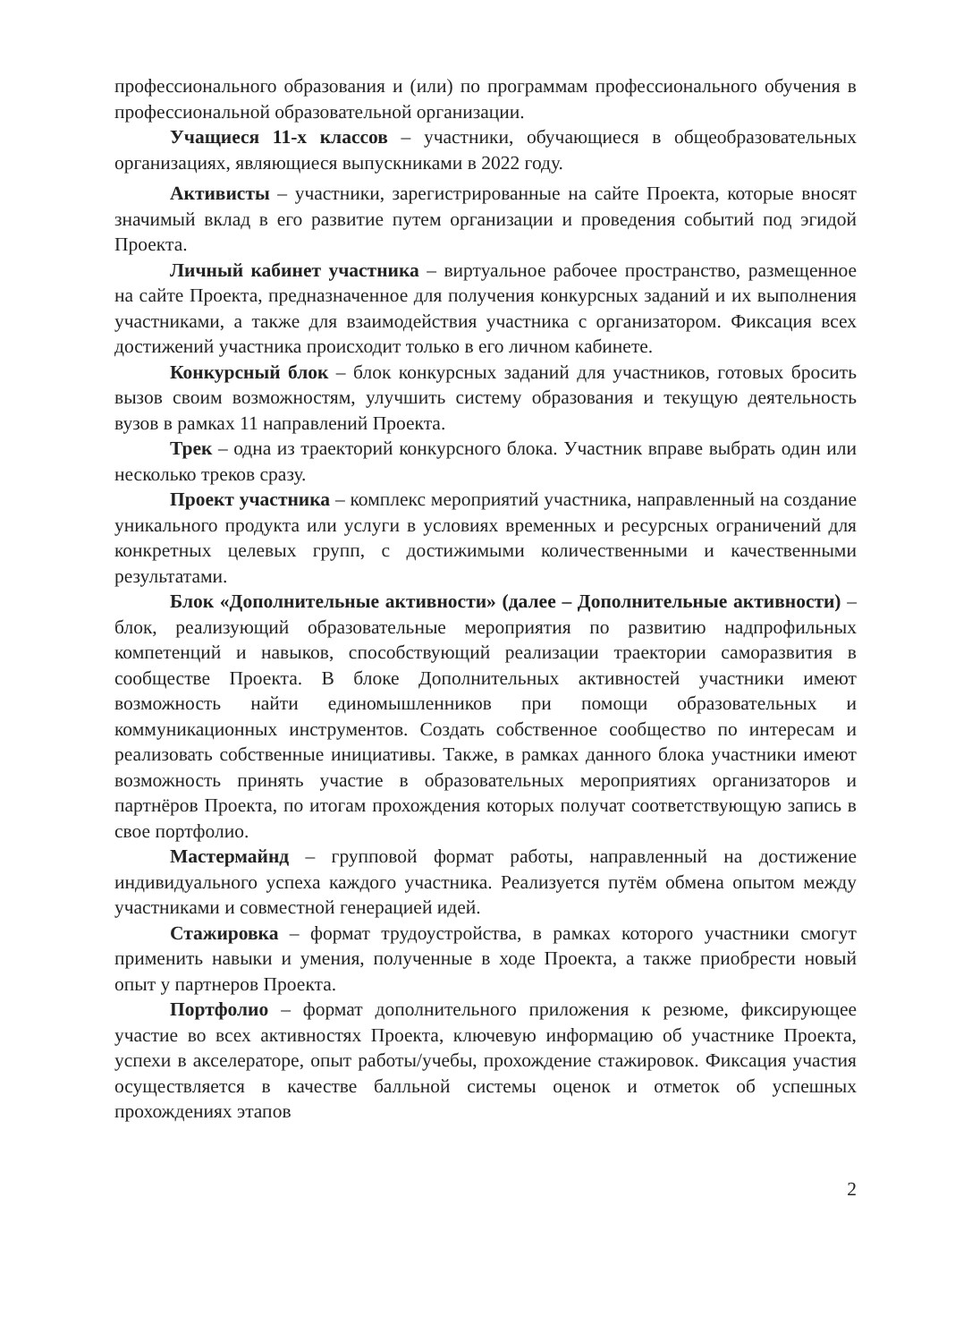профессионального образования и (или) по программам профессионального обучения в профессиональной образовательной организации.
Учащиеся 11-х классов – участники, обучающиеся в общеобразовательных организациях, являющиеся выпускниками в 2022 году.
Активисты – участники, зарегистрированные на сайте Проекта, которые вносят значимый вклад в его развитие путем организации и проведения событий под эгидой Проекта.
Личный кабинет участника – виртуальное рабочее пространство, размещенное на сайте Проекта, предназначенное для получения конкурсных заданий и их выполнения участниками, а также для взаимодействия участника с организатором. Фиксация всех достижений участника происходит только в его личном кабинете.
Конкурсный блок – блок конкурсных заданий для участников, готовых бросить вызов своим возможностям, улучшить систему образования и текущую деятельность вузов в рамках 11 направлений Проекта.
Трек – одна из траекторий конкурсного блока. Участник вправе выбрать один или несколько треков сразу.
Проект участника – комплекс мероприятий участника, направленный на создание уникального продукта или услуги в условиях временных и ресурсных ограничений для конкретных целевых групп, с достижимыми количественными и качественными результатами.
Блок «Дополнительные активности» (далее – Дополнительные активности) – блок, реализующий образовательные мероприятия по развитию надпрофильных компетенций и навыков, способствующий реализации траектории саморазвития в сообществе Проекта. В блоке Дополнительных активностей участники имеют возможность найти единомышленников при помощи образовательных и коммуникационных инструментов. Создать собственное сообщество по интересам и реализовать собственные инициативы. Также, в рамках данного блока участники имеют возможность принять участие в образовательных мероприятиях организаторов и партнёров Проекта, по итогам прохождения которых получат соответствующую запись в свое портфолио.
Мастермайнд – групповой формат работы, направленный на достижение индивидуального успеха каждого участника. Реализуется путём обмена опытом между участниками и совместной генерацией идей.
Стажировка – формат трудоустройства, в рамках которого участники смогут применить навыки и умения, полученные в ходе Проекта, а также приобрести новый опыт у партнеров Проекта.
Портфолио – формат дополнительного приложения к резюме, фиксирующее участие во всех активностях Проекта, ключевую информацию об участнике Проекта, успехи в акселераторе, опыт работы/учебы, прохождение стажировок. Фиксация участия осуществляется в качестве балльной системы оценок и отметок об успешных прохождениях этапов
2